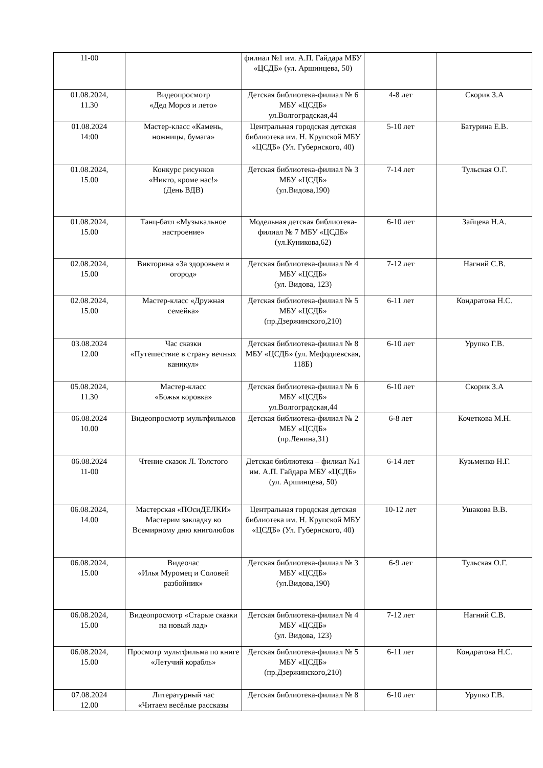| 11-00 | | филиал №1 им. А.П. Гайдара МБУ «ЦСДБ» (ул. Аршинцева, 50) | | |
| 01.08.2024, 11.30 | Видеопросмотр «Дед Мороз и лето» | Детская библиотека-филиал № 6 МБУ «ЦСДБ» ул.Волгоградская,44 | 4-8 лет | Скорик З.А |
| 01.08.2024 14:00 | Мастер-класс «Камень, ножницы, бумага» | Центральная городская детская библиотека им. Н. Крупской МБУ «ЦСДБ» (Ул. Губернского, 40) | 5-10 лет | Батурина Е.В. |
| 01.08.2024, 15.00 | Конкурс рисунков «Никто, кроме нас!» (День ВДВ) | Детская библиотека-филиал № 3 МБУ «ЦСДБ» (ул.Видова,190) | 7-14 лет | Тульская О.Г. |
| 01.08.2024, 15.00 | Танц-батл «Музыкальное настроение» | Модельная детская библиотека-филиал № 7 МБУ «ЦСДБ» (ул.Куникова,62) | 6-10 лет | Зайцева Н.А. |
| 02.08.2024, 15.00 | Викторина «За здоровьем в огород» | Детская библиотека-филиал № 4 МБУ «ЦСДБ» (ул. Видова, 123) | 7-12 лет | Нагний С.В. |
| 02.08.2024, 15.00 | Мастер-класс «Дружная семейка» | Детская библиотека-филиал № 5 МБУ «ЦСДБ» (пр.Дзержинского,210) | 6-11 лет | Кондратова Н.С. |
| 03.08.2024 12.00 | Час сказки «Путешествие в страну вечных каникул» | Детская библиотека-филиал № 8 МБУ «ЦСДБ» (ул. Мефодиевская, 118Б) | 6-10 лет | Урупко Г.В. |
| 05.08.2024, 11.30 | Мастер-класс «Божья коровка» | Детская библиотека-филиал № 6 МБУ «ЦСДБ» ул.Волгоградская,44 | 6-10 лет | Скорик З.А |
| 06.08.2024 10.00 | Видеопросмотр мультфильмов | Детская библиотека-филиал № 2 МБУ «ЦСДБ» (пр.Ленина,31) | 6-8 лет | Кочеткова М.Н. |
| 06.08.2024 11-00 | Чтение сказок Л. Толстого | Детская библиотека – филиал №1 им. А.П. Гайдара МБУ «ЦСДБ» (ул. Аршинцева, 50) | 6-14 лет | Кузьменко Н.Г. |
| 06.08.2024, 14.00 | Мастерская «ПОсиДЕЛКИ» Мастерим закладку ко Всемирному дню книголюбов | Центральная городская детская библиотека им. Н. Крупской МБУ «ЦСДБ» (Ул. Губернского, 40) | 10-12 лет | Ушакова В.В. |
| 06.08.2024, 15.00 | Видеочас «Илья Муромец и Соловей разбойник» | Детская библиотека-филиал № 3 МБУ «ЦСДБ» (ул.Видова,190) | 6-9 лет | Тульская О.Г. |
| 06.08.2024, 15.00 | Видеопросмотр «Старые сказки на новый лад» | Детская библиотека-филиал № 4 МБУ «ЦСДБ» (ул. Видова, 123) | 7-12 лет | Нагний С.В. |
| 06.08.2024, 15.00 | Просмотр мультфильма по книге «Летучий корабль» | Детская библиотека-филиал № 5 МБУ «ЦСДБ» (пр.Дзержинского,210) | 6-11 лет | Кондратова Н.С. |
| 07.08.2024 12.00 | Литературный час «Читаем весёлые рассказы | Детская библиотека-филиал № 8 | 6-10 лет | Урупко Г.В. |